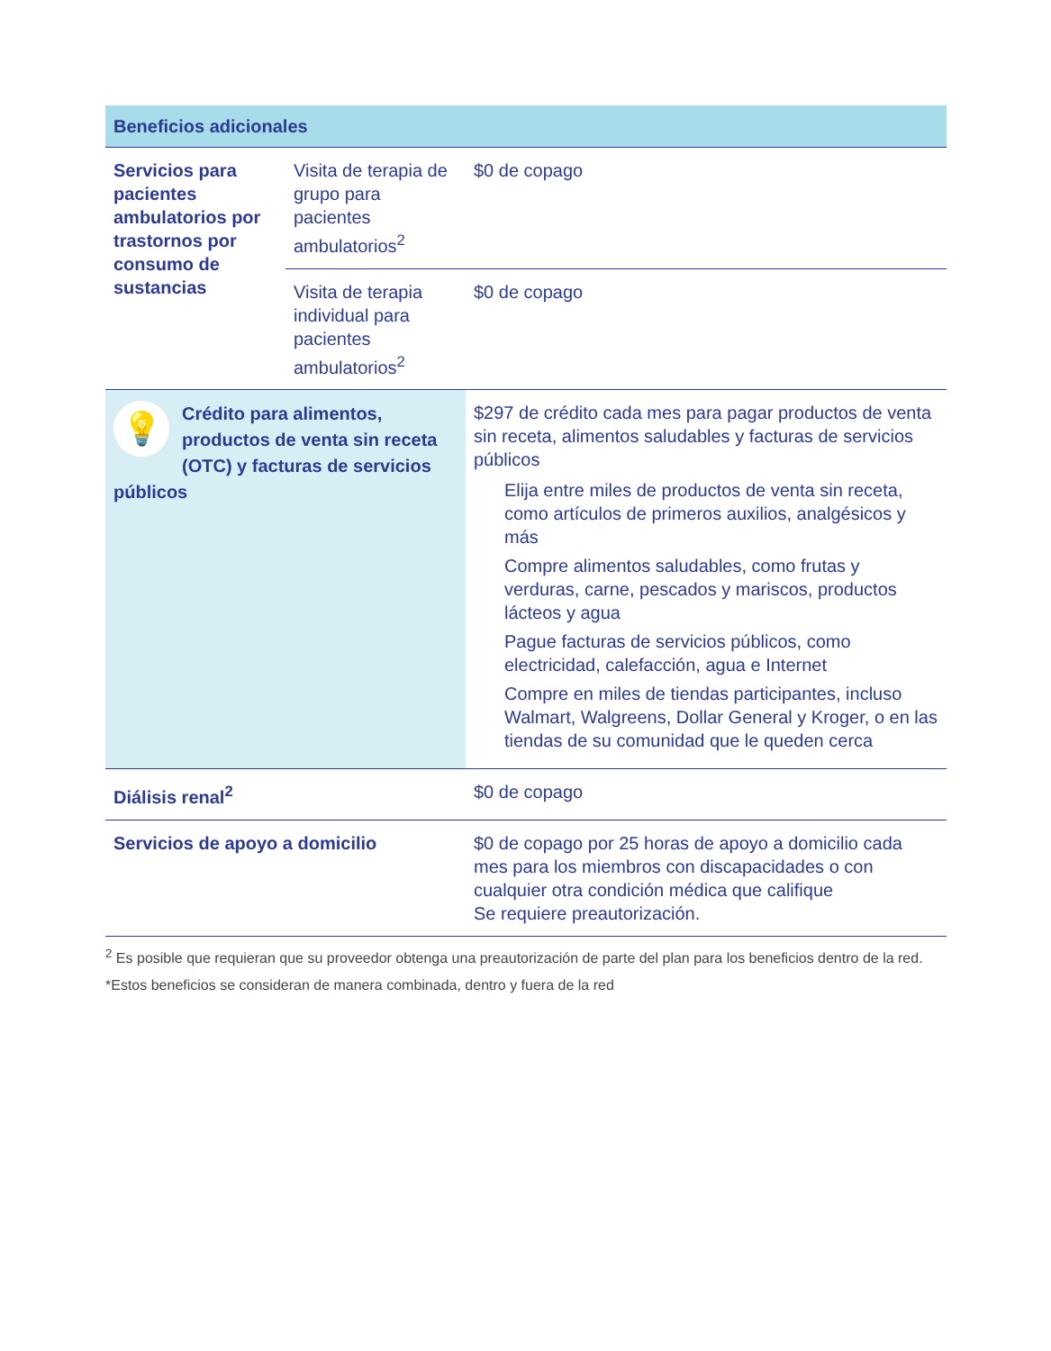| Beneficios adicionales | | |
| --- | --- | --- |
| Servicios para pacientes ambulatorios por trastornos por consumo de sustancias | Visita de terapia de grupo para pacientes ambulatorios<sup>2</sup> | $0 de copago |
| | Visita de terapia individual para pacientes ambulatorios<sup>2</sup> | $0 de copago |
| 💡 Crédito para alimentos, productos de venta sin receta (OTC) y facturas de servicios públicos | | $297 de crédito cada mes para pagar productos de venta sin receta, alimentos saludables y facturas de servicios públicos Elija entre miles de productos de venta sin receta, como artículos de primeros auxilios, analgésicos y más Compre alimentos saludables, como frutas y verduras, carne, pescados y mariscos, productos lácteos y agua Pague facturas de servicios públicos, como electricidad, calefacción, agua e Internet Compre en miles de tiendas participantes, incluso Walmart, Walgreens, Dollar General y Kroger, o en las tiendas de su comunidad que le queden cerca |
| Diálisis renal<sup>2</sup> | | $0 de copago |
| Servicios de apoyo a domicilio | | $0 de copago por 25 horas de apoyo a domicilio cada mes para los miembros con discapacidades o con cualquier otra condición médica que califique Se requiere preautorización. |
<sup>2</sup> Es posible que requieran que su proveedor obtenga una preautorización de parte del plan para los beneficios dentro de la red.
*Estos beneficios se consideran de manera combinada, dentro y fuera de la red